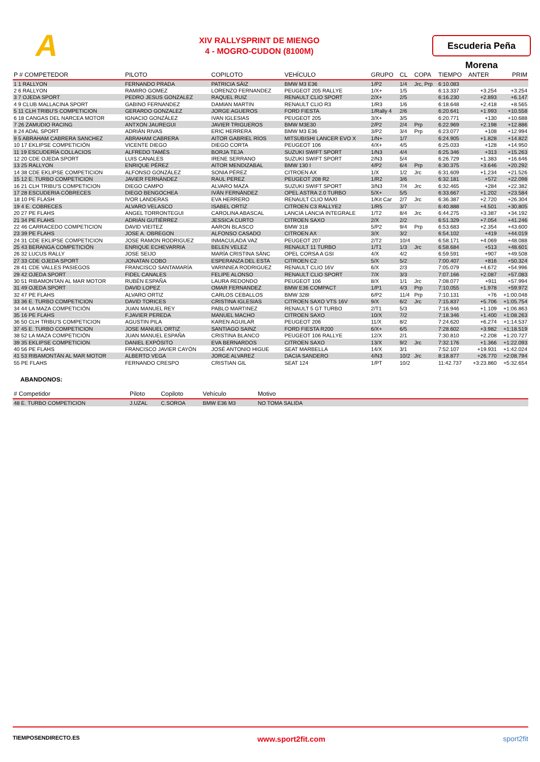A
XIV RALLYSPRINT DE MIENGO
4 - MOGRO-CUDON (8100M)
Escuderia Peña Morena
| P # COMPETEDOR | PILOTO | COPILOTO | VEHÍCULO | GRUPO | CL | COPA | TIEMPO | ANTER | PRIM |
| --- | --- | --- | --- | --- | --- | --- | --- | --- | --- |
| 1 1 RALLYON | FERNANDO PRADA | PATRICIA SÁIZ | BMW M3 E36 | 1/P2 | 1/4 | Jrc, Prp | 6:10.083 | | |
| 2 6 RALLYON | RAMIRO GOMEZ | LORENZO FERNANDEZ | PEUGEOT 205 RALLYE | 1/X+ | 1/5 | | 6:13.337 | +3.254 | +3.254 |
| 3 7 OJEDA SPORT | PEDRO JESUS GONZALEZ | RAQUEL RUIZ | RENAULT CLIO SPORT | 2/X+ | 2/5 | | 6:16.230 | +2.893 | +6.147 |
| 4 9 CLUB MALLACINA SPORT | GABINO FERNANDEZ | DAMIAN MARTIN | RENAULT CLIO R3 | 1/R3 | 1/6 | | 6:18.648 | +2.418 | +8.565 |
| 5 11 CLH TRIBU'S COMPETICION | GERARDO GONZALEZ | JORGE AGUEROS | FORD FIESTA | 1/Rally 4 | 2/6 | | 6:20.641 | +1.993 | +10.558 |
| 6 18 CANGAS DEL NARCEA MOTOR | IGNACIO GONZÁLEZ | IVAN IGLESIAS | PEUGEOT 205 | 3/X+ | 3/5 | | 6:20.771 | +130 | +10.688 |
| 7 26 ZAMUDIO RACING | ANTXON JAUREGUI | JAVIER TRIGUEROS | BMW M3E30 | 2/P2 | 2/4 | Prp | 6:22.969 | +2.198 | +12.886 |
| 8 24 ADAL SPORT | ADRIÁN RIVAS | ERIC HERRERA | BMW M3 E36 | 3/P2 | 3/4 | Prp | 6:23.077 | +108 | +12.994 |
| 9 5 ABRAHAM CABRERA SANCHEZ | ABRAHAM CABRERA | AITOR GABRIEL RÍOS | MITSUBISHI LANCER EVO X | 1/N+ | 1/7 | | 6:24.905 | +1.828 | +14.822 |
| 10 17 EKLIPSE COMPETICIÓN | VICENTE DIEGO | DIEGO CORTA | PEUGEOT 106 | 4/X+ | 4/5 | | 6:25.033 | +128 | +14.950 |
| 11 19 ESCUDERÍA COLLACIOS | ALFREDO TAMÉS | BORJA TEJA | SUZUKI SWIFT SPORT | 1/N3 | 4/4 | | 6:25.346 | +313 | +15.263 |
| 12 20 CDE OJEDA SPORT | LUIS CANALES | IRENE SERRANO | SUZUKI SWIFT SPORT | 2/N3 | 5/4 | | 6:26.729 | +1.383 | +16.646 |
| 13 25 RALLYON | ENRIQUE PÉREZ | AITOR MENDIZABAL | BMW 130 I | 4/P2 | 6/4 | Prp | 6:30.375 | +3.646 | +20.292 |
| 14 38 CDE EKLIPSE COMPETICION | ALFONSO GONZÁLEZ | SONIA PÉREZ | CITROEN AX | 1/X | 1/2 | Jrc | 6:31.609 | +1.234 | +21.526 |
| 15 12 E. TURBO COMPETICION | JAVIER FERNÁNDEZ | RAUL PEREZ | PEUGEOT 208 R2 | 1/R2 | 3/6 | | 6:32.181 | +572 | +22.098 |
| 16 21 CLH TRIBU'S COMPETICION | DIEGO CAMPO | ALVARO MAZA | SUZUKI SWIFT SPORT | 3/N3 | 7/4 | Jrc | 6:32.465 | +284 | +22.382 |
| 17 28 ESCUDERIA CÓBRECES | DIEGO BENGOCHEA | IVÁN FERNÁNDEZ | OPEL ASTRA 2.0 TURBO | 5/X+ | 5/5 | | 6:33.667 | +1.202 | +23.584 |
| 18 10 PE FLASH | IVOR LANDERAS | EVA HERRERO | RENAULT CLIO MAXI | 1/Kit Car | 2/7 | Jrc | 6:36.387 | +2.720 | +26.304 |
| 19 4 E. COBRECES | ALVARO VELASCO | ISABEL ORTIZ | CITROEN C3 RALLYE2 | 1/R5 | 3/7 | | 6:40.888 | +4.501 | +30.805 |
| 20 27 PE FLAHS | ANGEL TORRONTEGUI | CAROLINA ABASCAL | LANCIA LANCIA INTEGRALE | 1/T2 | 8/4 | Jrc | 6:44.275 | +3.387 | +34.192 |
| 21 34 PE FLAHS | ADRIÁN GUTIÉRREZ | JESSICA CURTO | CITROEN SAXO | 2/X | 2/2 | | 6:51.329 | +7.054 | +41.246 |
| 22 46 CARRACEDO COMPETICION | DAVID VIEITEZ | AARON BLASCO | BMW 318 | 5/P2 | 9/4 | Prp | 6:53.683 | +2.354 | +43.600 |
| 23 39 PE FLAHS | JOSE A. OBREGON | ALFONSO CASADO | CITROEN AX | 3/X | 3/2 | | 6:54.102 | +419 | +44.019 |
| 24 31 CDE EKLIPSE COMPETICION | JOSE RAMON RODRIGUEZ | INMACULADA VAZ | PEUGEOT 207 | 2/T2 | 10/4 | | 6:58.171 | +4.069 | +48.088 |
| 25 43 BERANGA COMPETICIÓN | ENRIQUE ECHEVARRIA | BELEN VELEZ | RENAULT 11 TURBO | 1/T1 | 1/3 | Jrc | 6:58.684 | +513 | +48.601 |
| 26 32 LUCUS RALLY | JOSE SEIJO | MARÍA CRISTINA SÁNC | OPEL CORSA A GSI | 4/X | 4/2 | | 6:59.591 | +907 | +49.508 |
| 27 33 CDE OJEDA SPORT | JONATAN COBO | ESPERANZA DEL ESTA | CITROEN C2 | 5/X | 5/2 | | 7:00.407 | +816 | +50.324 |
| 28 41 CDE VALLES PASIEGOS | FRANCISCO SANTAMARÍA | VARINNEA RODRIGUEZ | RENAULT CLIO 16V | 6/X | 2/3 | | 7:05.079 | +4.672 | +54.996 |
| 29 42 OJEDA SPORT | FIDEL CANALES | FELIPE ALONSO | RENAULT CLIO SPORT | 7/X | 3/3 | | 7:07.166 | +2.087 | +57.083 |
| 30 51 RIBAMONTAN AL MAR MOTOR | RUBÉN ESPAÑA | LAURA REDONDO | PEUGEOT 106 | 8/X | 1/1 | Jrc | 7:08.077 | +911 | +57.994 |
| 31 49 OJEDA SPORT | DAVID LOPEZ | OMAR FERNANDEZ | BMW E36 COMPACT | 1/P1 | 4/3 | Prp | 7:10.055 | +1.978 | +59.972 |
| 32 47 PE FLAHS | ALVARO ORTIZ | CARLOS CEBALLOS | BMW 328I | 6/P2 | 11/4 | Prp | 7:10.131 | +76 | +1:00.048 |
| 33 36 E. TURBO COMPETICION | DAVID TORICES | CRISTINA IGLESIAS | CITROEN SAXO VTS 16V | 9/X | 6/2 | Jrc | 7:15.837 | +5.706 | +1:05.754 |
| 34 44 LA MAZA COMPETICIÓN | JUAN MANUEL REY | PABLO MARTINEZ | RENAULT 5 GT TURBO | 2/T1 | 5/3 | | 7:16.946 | +1.109 | +1:06.863 |
| 35 16 PE FLAHS | F.JAVIER PEREDA | MANUEL MACHO | CITROEN SAXO | 10/X | 7/2 | | 7:18.346 | +1.400 | +1:08.263 |
| 36 50 CLH TRIBU'S COMPETICION | AGUSTIN PILA | KAREN AGUILAR | PEUGEOT 206 | 11/X | 8/2 | | 7:24.620 | +6.274 | +1:14.537 |
| 37 45 E. TURBO COMPETICION | JOSE MANUEL ORTIZ | SANTIAGO SAINZ | FORD FIESTA R200 | 6/X+ | 6/5 | | 7:28.602 | +3.982 | +1:18.519 |
| 38 52 LA MAZA COMPETICIÓN | JUAN MANUEL ESPAÑA | CRISTINA BLANCO | PEUGEOT 106 RALLYE | 12/X | 2/1 | | 7:30.810 | +2.208 | +1:20.727 |
| 39 35 EKLIPSE COMPETICION | DANIEL EXPÓSITO | EVA BERNARDOS | CITROEN SAXO | 13/X | 9/2 | Jrc | 7:32.176 | +1.366 | +1:22.093 |
| 40 56 PE FLAHS | FRANCISCO JAVIER CAYÓN | JOSÉ ANTONIO HIGUE | SEAT MARBELLA | 14/X | 3/1 | | 7:52.107 | +19.931 | +1:42.024 |
| 41 53 RIBAMONTÁN AL MAR MOTOR | ALBERTO VEGA | JORGE ALVAREZ | DACIA SANDERO | 4/N3 | 10/2 | Jrc | 8:18.877 | +26.770 | +2:08.794 |
| 55 PE FLAHS | FERNANDO CRESPO | CRISTIAN GIL | SEAT 124 | 1/PT | 10/2 | | 11:42.737 | +3:23.860 | +5:32.654 |
ABANDONOS:
| # Competidor | Piloto | Copiloto | Vehículo | Motivo |
| --- | --- | --- | --- | --- |
| 48 E. TURBO COMPETICION | J.UZAL | C.SOROA | BMW E36 M3 | NO TOMA SALIDA |
TIEMPOSENDIRECTO.ES www.sport2fit.com sport2fit